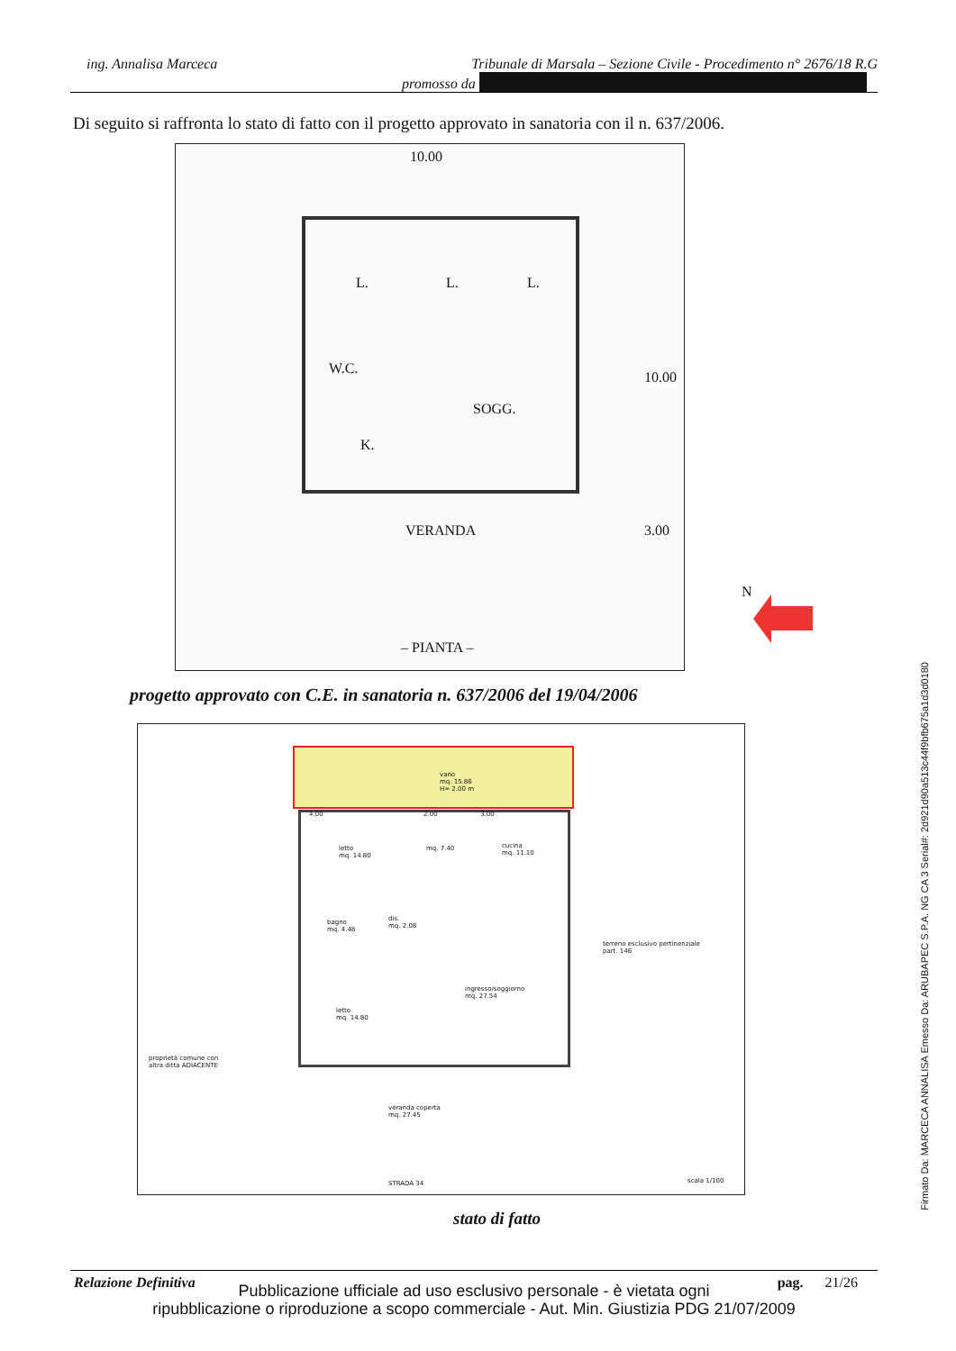ing. Annalisa Marceca Tribunale di Marsala – Sezione Civile - Procedimento n° 2676/18 R.G
promosso da
Di seguito si raffronta lo stato di fatto con il progetto approvato in sanatoria con il n. 637/2006.
10.00
L. L. L.
W.C.
SOGG.
K.
VERANDA
10.00
3.00
– PIANTA –
N
progetto approvato con C.E. in sanatoria n. 637/2006 del 19/04/2006
vano
mq. 15.86
H= 2.00 m
4.00 2.00 3.00
letto
mq. 14.80
mq. 7.40
cucina
mq. 11.10
bagno
mq. 4.48
dis.
mq. 2.08
terreno esclusivo pertinenziale
part. 146
ingresso/soggiorno
mq. 27.54
letto
mq. 14.80
proprietà comune con
altra ditta ADIACENTE
veranda coperta
mq. 27.45
STRADA 34 scala 1/100
stato di fatto
Relazione Definitiva pag. 21/26
Pubblicazione ufficiale ad uso esclusivo personale - è vietata ogni
ripubblicazione o riproduzione a scopo commerciale - Aut. Min. Giustizia PDG 21/07/2009
Firmato Da: MARCECA ANNALISA Emesso Da: ARUBAPEC S.P.A. NG CA 3 Serial#: 2d921d90a513c44f9bfb675a1d3d0180